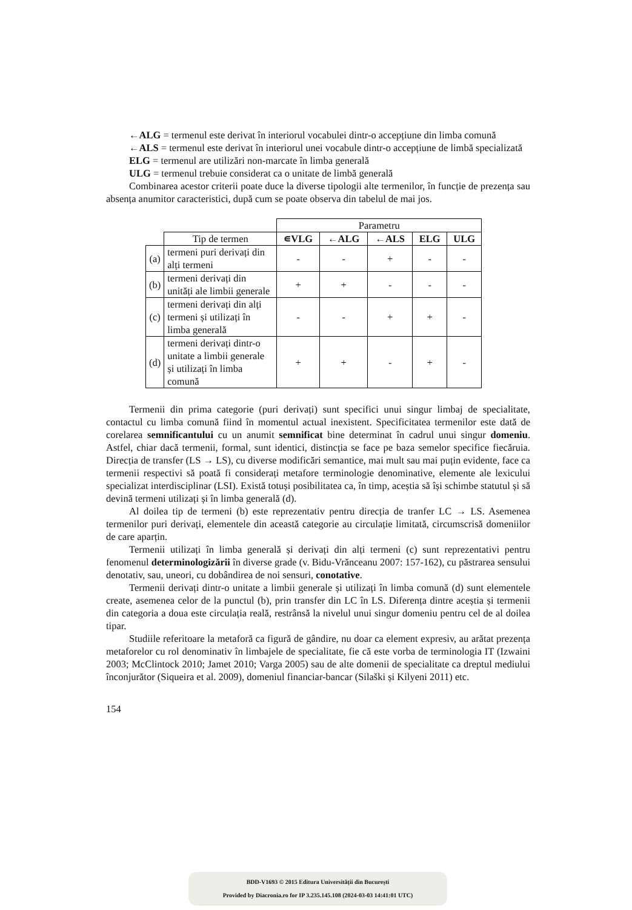←ALG = termenul este derivat în interiorul vocabulei dintr-o accepțiune din limba comună
←ALS = termenul este derivat în interiorul unei vocabule dintr-o accepțiune de limbă specializată
ELG = termenul are utilizări non-marcate în limba generală
ULG = termenul trebuie considerat ca o unitate de limbă generală
Combinarea acestor criterii poate duce la diverse tipologii alte termenilor, în funcție de prezența sau absența anumitor caracteristici, după cum se poate observa din tabelul de mai jos.
| | | Parametru | | | | |
| | Tip de termen | ∊VLG | ←ALG | ←ALS | ELG | ULG |
| (a) | termeni puri derivați din alți termeni | - | - | + | - | - |
| (b) | termeni derivați din unități ale limbii generale | + | + | - | - | - |
| (c) | termeni derivați din alți termeni și utilizați în limba generală | - | - | + | + | - |
| (d) | termeni derivați dintr-o unitate a limbii generale și utilizați în limba comună | + | + | - | + | - |
Termenii din prima categorie (puri derivați) sunt specifici unui singur limbaj de specialitate, contactul cu limba comună fiind în momentul actual inexistent. Specificitatea termenilor este dată de corelarea semnificantului cu un anumit semnificat bine determinat în cadrul unui singur domeniu. Astfel, chiar dacă termenii, formal, sunt identici, distincția se face pe baza semelor specifice fiecăruia. Direcția de transfer (LS → LS), cu diverse modificări semantice, mai mult sau mai puțin evidente, face ca termenii respectivi să poată fi considerați metafore terminologie denominative, elemente ale lexicului specializat interdisciplinar (LSI). Există totuși posibilitatea ca, în timp, aceștia să își schimbe statutul și să devină termeni utilizați și în limba generală (d).
Al doilea tip de termeni (b) este reprezentativ pentru direcția de tranfer LC → LS. Asemenea termenilor puri derivați, elementele din această categorie au circulație limitată, circumscrisă domeniilor de care aparțin.
Termenii utilizați în limba generală și derivați din alți termeni (c) sunt reprezentativi pentru fenomenul determinologizării în diverse grade (v. Bidu-Vrănceanu 2007: 157-162), cu păstrarea sensului denotativ, sau, uneori, cu dobândirea de noi sensuri, conotative.
Termenii derivați dintr-o unitate a limbii generale și utilizați în limba comună (d) sunt elementele create, asemenea celor de la punctul (b), prin transfer din LC în LS. Diferența dintre aceștia și termenii din categoria a doua este circulația reală, restrânsă la nivelul unui singur domeniu pentru cel de al doilea tipar.
Studiile referitoare la metaforă ca figură de gândire, nu doar ca element expresiv, au arătat prezența metaforelor cu rol denominativ în limbajele de specialitate, fie că este vorba de terminologia IT (Izwaini 2003; McClintock 2010; Jamet 2010; Varga 2005) sau de alte domenii de specialitate ca dreptul mediului înconjurător (Siqueira et al. 2009), domeniul financiar-bancar (Silaški și Kilyeni 2011) etc.
154
BDD-V1693 © 2015 Editura Universității din București
Provided by Diacronia.ro for IP 3.235.145.108 (2024-03-03 14:41:01 UTC)